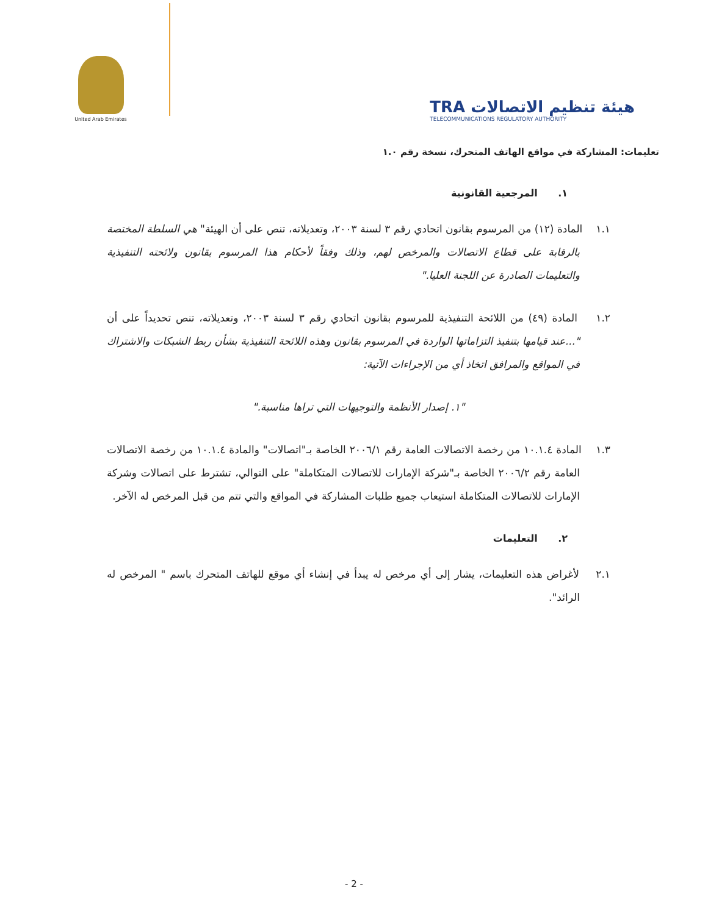United Arab Emirates
TRA هيئة تنظيم الاتصالات
TELECOMMUNICATIONS REGULATORY AUTHORITY
تعليمات: المشاركة في مواقع الهاتف المتحرك، نسخة رقم ١.٠
١. المرجعية القانونية
١.١ المادة (١٢) من المرسوم بقانون اتحادي رقم ٣ لسنة ٢٠٠٣، وتعديلاته، تنص على أن الهيئة" هي السلطة المختصة بالرقابة على قطاع الاتصالات والمرخص لهم، وذلك وفقاً لأحكام هذا المرسوم بقانون ولائحته التنفيذية والتعليمات الصادرة عن اللجنة العليا."
١.٢ المادة (٤٩) من اللائحة التنفيذية للمرسوم بقانون اتحادي رقم ٣ لسنة ٢٠٠٣، وتعديلاته، تنص تحديداً على أن "...عند قيامها بتنفيذ التزاماتها الواردة في المرسوم بقانون وهذه اللائحة التنفيذية بشأن ربط الشبكات والاشتراك في المواقع والمرافق اتخاذ أي من الإجراءات الآتية:
"١. إصدار الأنظمة والتوجيهات التي تراها مناسبة."
١.٣ المادة ١٠.١.٤ من رخصة الاتصالات العامة رقم ٢٠٠٦/١ الخاصة بـ"اتصالات" والمادة ١٠.١.٤ من رخصة الاتصالات العامة رقم ٢٠٠٦/٢ الخاصة بـ"شركة الإمارات للاتصالات المتكاملة" على التوالي، تشترط على اتصالات وشركة الإمارات للاتصالات المتكاملة استيعاب جميع طلبات المشاركة في المواقع والتي تتم من قبل المرخص له الآخر.
٢. التعليمات
٢.١ لأغراض هذه التعليمات، يشار إلى أي مرخص له يبدأ في إنشاء أي موقع للهاتف المتحرك باسم " المرخص له الرائد".
- 2 -